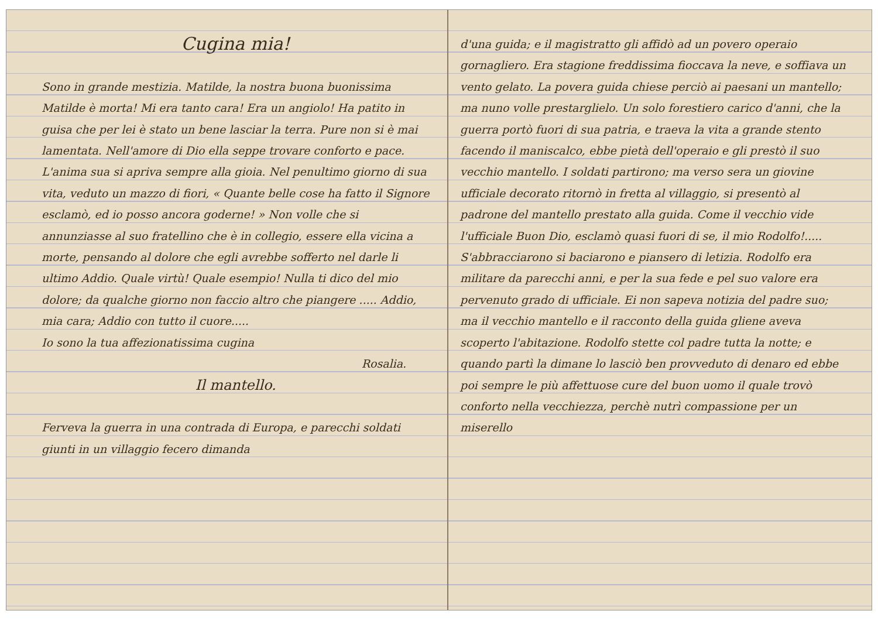Cugina mia!
Sono in grande mestizia. Matilde, la nostra buona buonissima Matilde è morta! Mi era tanto cara! Era un angiolo! Ha patito in guisa che per lei è stato un bene lasciar la terra. Pure non si è mai lamentata. Nell'amore di Dio ella seppe trovare conforto e pace. L'anima sua si apriva sempre alla gioia. Nel penultimo giorno di sua vita, veduto un mazzo di fiori, « Quante belle cose ha fatto il Signore esclamò, ed io posso ancora goderne! » Non volle che si annunziasse al suo fratellino che è in collegio, essere ella vicina a morte, pensando al dolore che egli avrebbe sofferto nel darle li ultimo Addio. Quale virtù! Quale esempio! Nulla ti dico del mio dolore; da qualche giorno non faccio altro che piangere ..... Addio, mia cara; Addio con tutto il cuore.....
Io sono la tua affezionatissima cugina
Rosalia.
Il mantello.
Ferveva la guerra in una contrada di Europa, e parecchi soldati giunti in un villaggio fecero dimanda
d'una guida; e il magistratto gli affidò ad un povero operaio gornagliero. Era stagione freddissima fioccava la neve, e soffiava un vento gelato. La povera guida chiese perciò ai paesani un mantello; ma nuno volle prestarglielo. Un solo forestiero carico d'anni, che la guerra portò fuori di sua patria, e traeva la vita a grande stento facendo il maniscalco, ebbe pietà dell'operaio e gli prestò il suo vecchio mantello. I soldati partirono; ma verso sera un giovine ufficiale decorato ritornò in fretta al villaggio, si presentò al padrone del mantello prestato alla guida. Come il vecchio vide l'ufficiale Buon Dio, esclamò quasi fuori di se, il mio Rodolfo!..... S'abbracciarono si baciarono e piansero di letizia. Rodolfo era militare da parecchi anni, e per la sua fede e pel suo valore era pervenuto grado di ufficiale. Ei non sapeva notizia del padre suo; ma il vecchio mantello e il racconto della guida gliene aveva scoperto l'abitazione. Rodolfo stette col padre tutta la notte; e quando partì la dimane lo lasciò ben provveduto di denaro ed ebbe poi sempre le più affettuose cure del buon uomo il quale trovò conforto nella vecchiezza, perchè nutrì compassione per un miserello